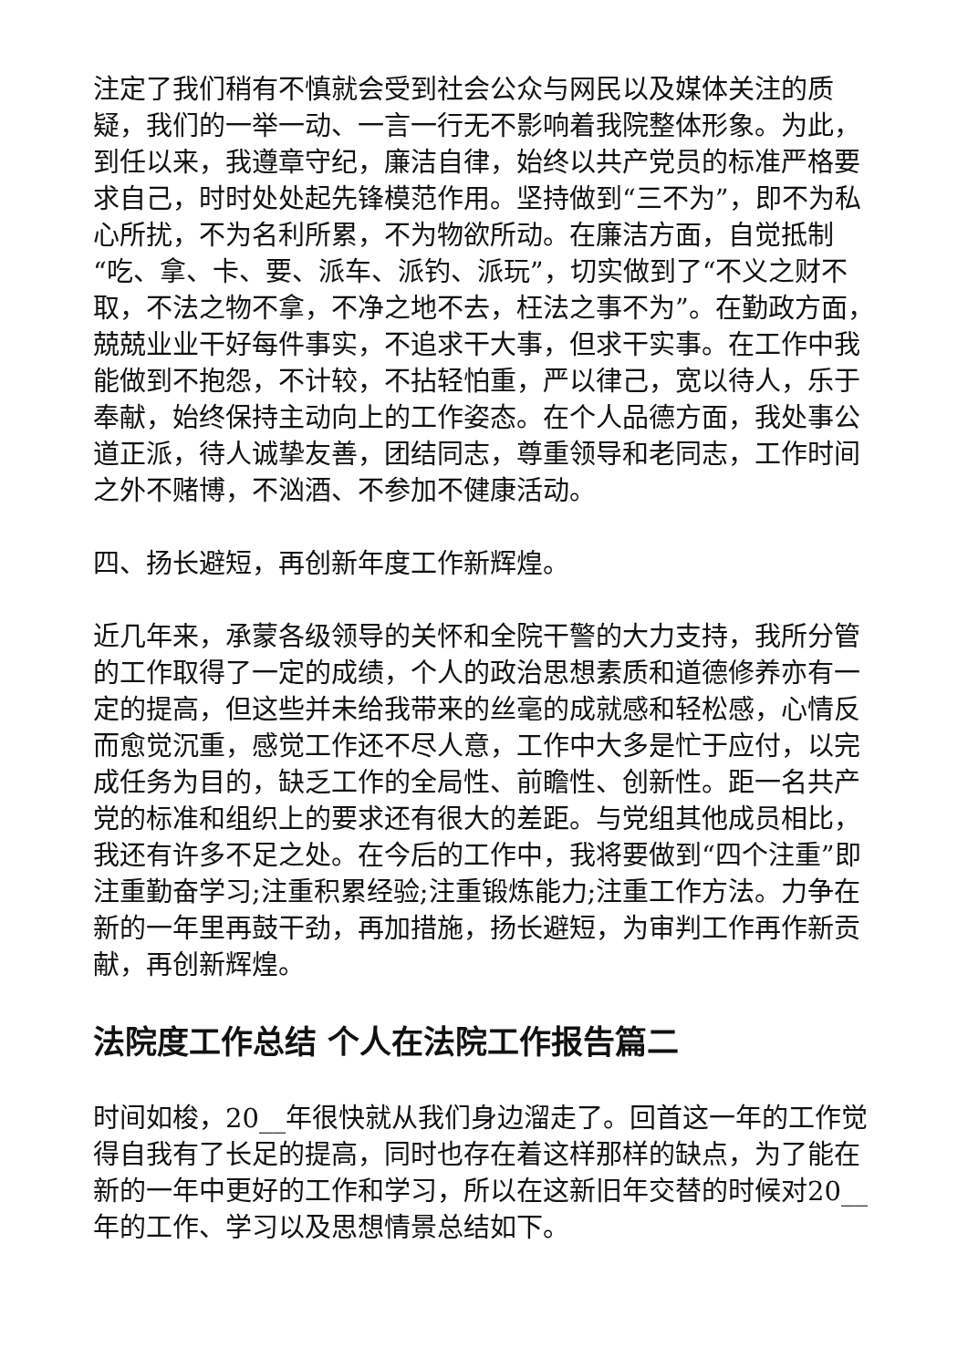注定了我们稍有不慎就会受到社会公众与网民以及媒体关注的质疑，我们的一举一动、一言一行无不影响着我院整体形象。为此，到任以来，我遵章守纪，廉洁自律，始终以共产党员的标准严格要求自己，时时处处起先锋模范作用。坚持做到“三不为”，即不为私心所扰，不为名利所累，不为物欲所动。在廉洁方面，自觉抵制“吃、拿、卡、要、派车、派钓、派玩”，切实做到了“不义之财不取，不法之物不拿，不净之地不去，枉法之事不为”。在勤政方面，兢兢业业干好每件事实，不追求干大事，但求干实事。在工作中我能做到不抱怨，不计较，不拈轻怕重，严以律己，宽以待人，乐于奉献，始终保持主动向上的工作姿态。在个人品德方面，我处事公道正派，待人诚挚友善，团结同志，尊重领导和老同志，工作时间之外不赌博，不汹酒、不参加不健康活动。
四、扬长避短，再创新年度工作新辉煌。
近几年来，承蒙各级领导的关怀和全院干警的大力支持，我所分管的工作取得了一定的成绩，个人的政治思想素质和道德修养亦有一定的提高，但这些并未给我带来的丝毫的成就感和轻松感，心情反而愈觉沉重，感觉工作还不尽人意，工作中大多是忙于应付，以完成任务为目的，缺乏工作的全局性、前瞻性、创新性。距一名共产党的标准和组织上的要求还有很大的差距。与党组其他成员相比，我还有许多不足之处。在今后的工作中，我将要做到“四个注重”即注重勤奋学习;注重积累经验;注重锻炼能力;注重工作方法。力争在新的一年里再鼓干劲，再加措施，扬长避短，为审判工作再作新贡献，再创新辉煌。
法院度工作总结 个人在法院工作报告篇二
时间如梭，20__年很快就从我们身边溜走了。回首这一年的工作觉得自我有了长足的提高，同时也存在着这样那样的缺点，为了能在新的一年中更好的工作和学习，所以在这新旧年交替的时候对20__年的工作、学习以及思想情景总结如下。